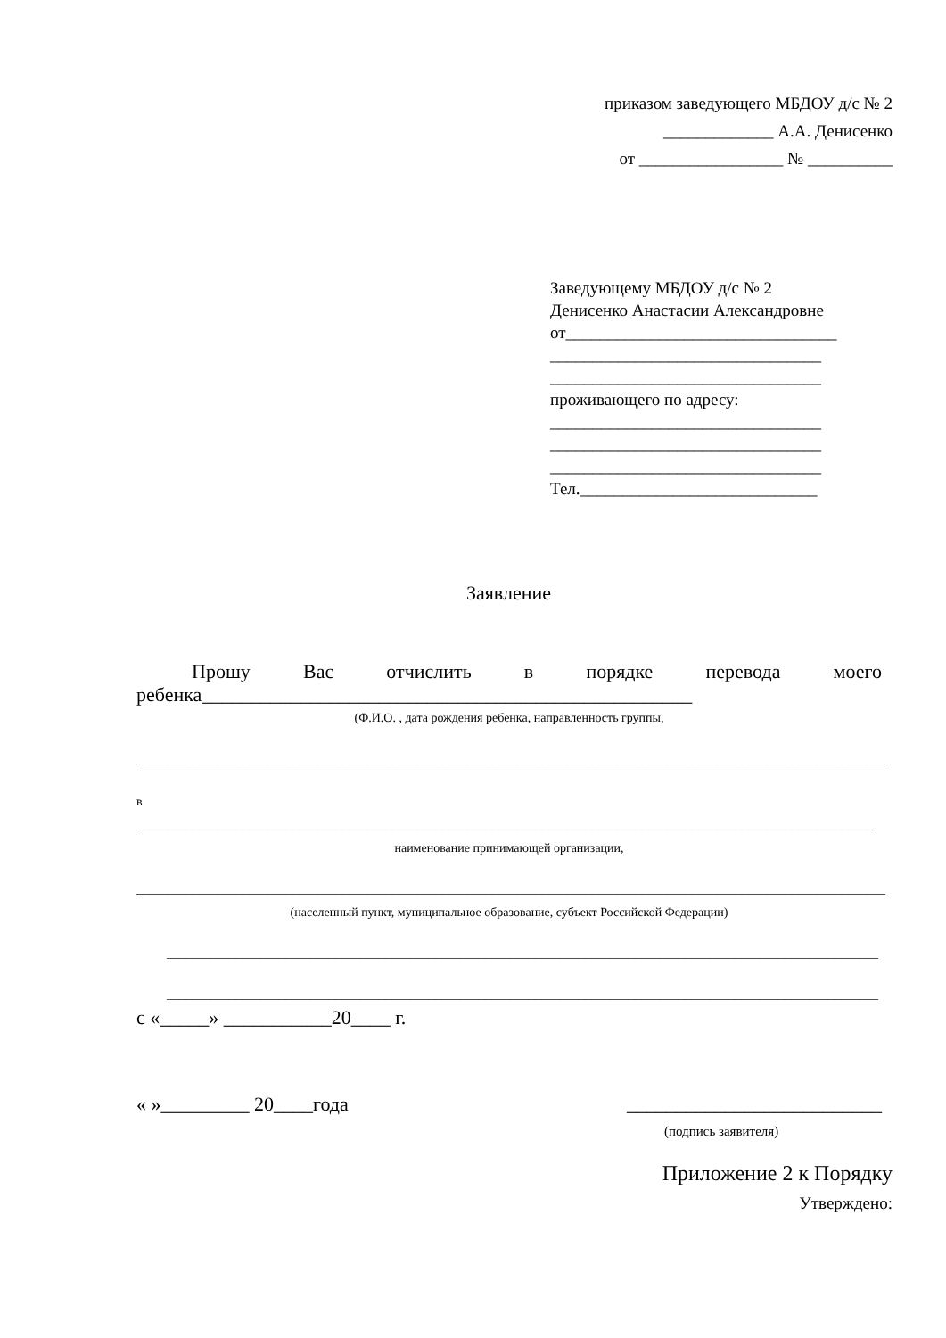приказом заведующего МБДОУ д/с № 2
_____________ А.А. Денисенко
от _________________ № __________
Заведующему МБДОУ д/с № 2
Денисенко Анастасии Александровне
от________________________________
________________________________
________________________________
проживающего по адресу:
________________________________
________________________________
________________________________
Тел.____________________________
Заявление
Прошу Вас отчислить в порядке перевода моего
ребенка__________________________________________________
(Ф.И.О. , дата рождения ребенка, направленность группы,
________________________________________________________________________________________________________________________
в ______________________________________________________________________________________________________________________
наименование принимающей организации,
________________________________________________________________________________________________________________________
(населенный пункт, муниципальное образование, субъект Российской Федерации)
__________________________________________________________________________________________________________________
__________________________________________________________________________________________________________________
с «_____» ___________20____ г.
« »_________ 20____года __________________________
(подпись заявителя)
Приложение 2 к Порядку
Утверждено: